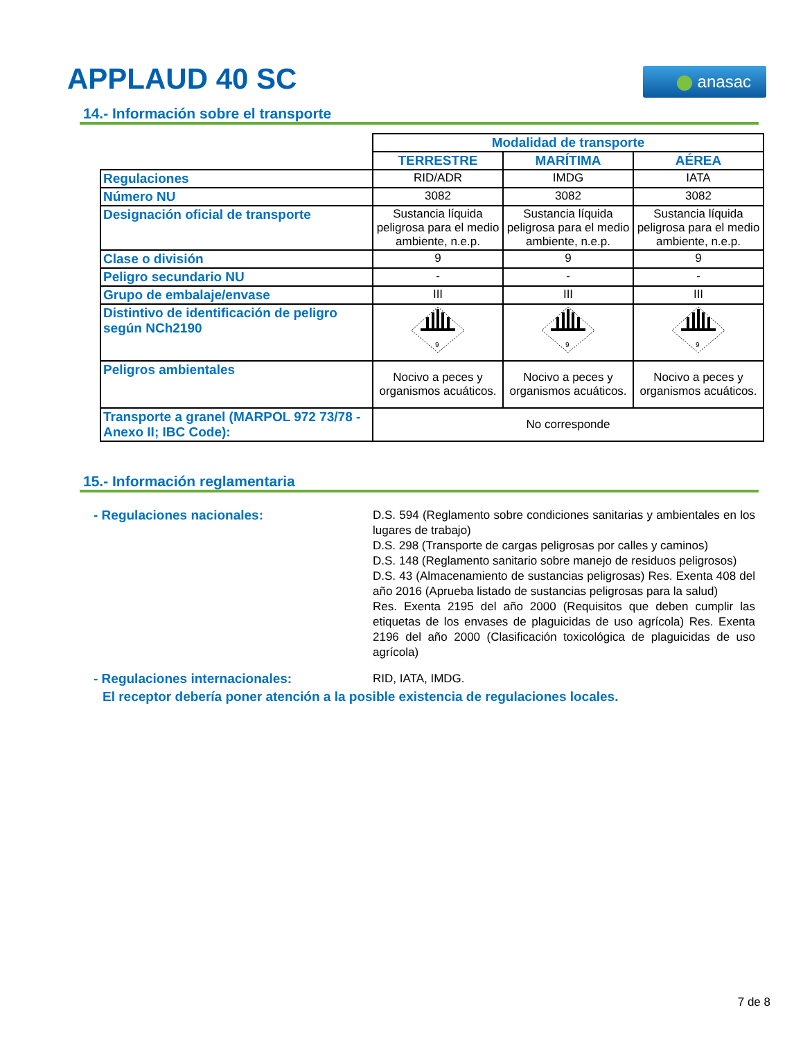APPLAUD 40 SC anasac
14.- Información sobre el transporte
| | Modalidad de transporte | | |
| | TERRESTRE | MARÍTIMA | AÉREA |
| Regulaciones | RID/ADR | IMDG | IATA |
| Número NU | 3082 | 3082 | 3082 |
| Designación oficial de transporte | Sustancia líquida peligrosa para el medio ambiente, n.e.p. | Sustancia líquida peligrosa para el medio ambiente, n.e.p. | Sustancia líquida peligrosa para el medio ambiente, n.e.p. |
| Clase o división | 9 | 9 | 9 |
| Peligro secundario NU | - | - | - |
| Grupo de embalaje/envase | III | III | III |
| Distintivo de identificación de peligro según NCh2190 | 9 | 9 | 9 |
| Peligros ambientales | Nocivo a peces y organismos acuáticos. | Nocivo a peces y organismos acuáticos. | Nocivo a peces y organismos acuáticos. |
| Transporte a granel (MARPOL 972 73/78 - Anexo II; IBC Code): | No corresponde | | |
15.- Información reglamentaria
- Regulaciones nacionales:
D.S. 594 (Reglamento sobre condiciones sanitarias y ambientales en los lugares de trabajo)
D.S. 298 (Transporte de cargas peligrosas por calles y caminos)
D.S. 148 (Reglamento sanitario sobre manejo de residuos peligrosos)
D.S. 43 (Almacenamiento de sustancias peligrosas) Res. Exenta 408 del año 2016 (Aprueba listado de sustancias peligrosas para la salud)
Res. Exenta 2195 del año 2000 (Requisitos que deben cumplir las etiquetas de los envases de plaguicidas de uso agrícola) Res. Exenta 2196 del año 2000 (Clasificación toxicológica de plaguicidas de uso agrícola)
- Regulaciones internacionales:
RID, IATA, IMDG.
El receptor debería poner atención a la posible existencia de regulaciones locales.
7 de 8